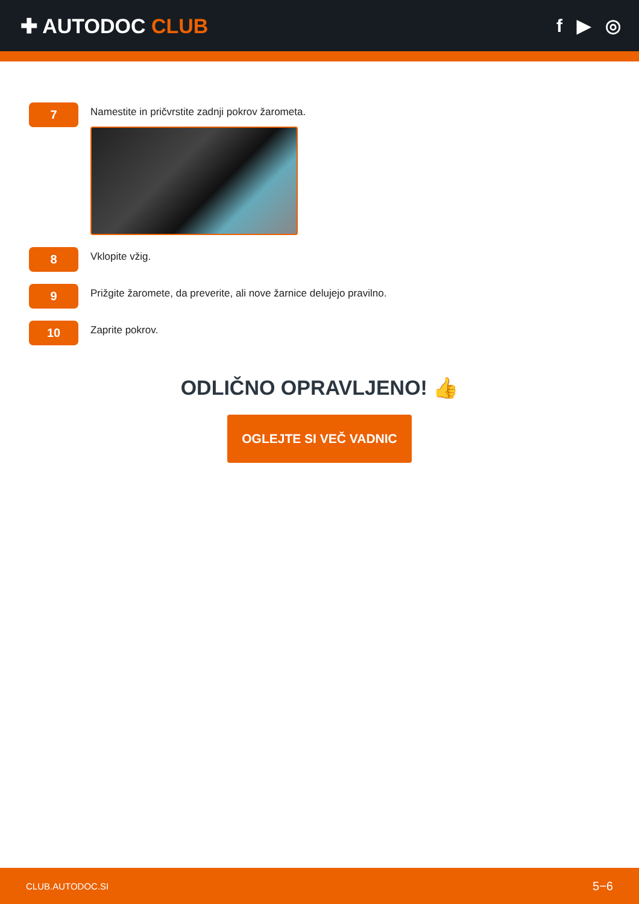✚ AUTODOC CLUB f ▶ ◎
7
Namestite in pričvrstite zadnji pokrov žarometa.
8
Vklopite vžig.
9
Prižgite žaromete, da preverite, ali nove žarnice delujejo pravilno.
10
Zaprite pokrov.
ODLIČNO OPRAVLJENO! 👍
OGLEJTE SI VEČ VADNIC
CLUB.AUTODOC.SI 5−6